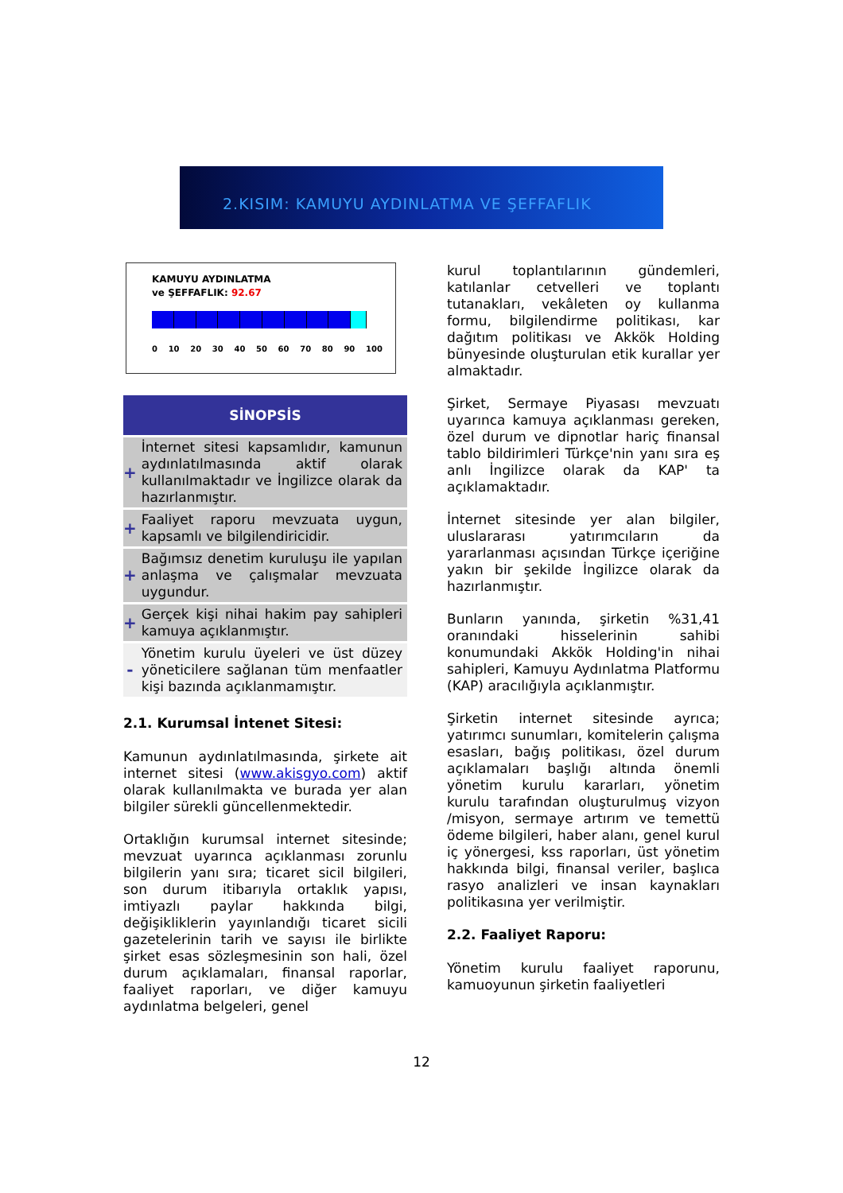2.KISIM: KAMUYU AYDINLATMA VE ŞEFFAFLIK
KAMUYU AYDINLATMA
ve ŞEFFAFLIK: 92.67
0 10 20 30 40 50 60 70 80 90 100
| SİNOPSİS | |
| --- | --- |
| + | İnternet sitesi kapsamlıdır, kamunun aydınlatılmasında aktif olarak kullanılmaktadır ve İngilizce olarak da hazırlanmıştır. |
| + | Faaliyet raporu mevzuata uygun, kapsamlı ve bilgilendiricidir. |
| + | Bağımsız denetim kuruluşu ile yapılan anlaşma ve çalışmalar mevzuata uygundur. |
| + | Gerçek kişi nihai hakim pay sahipleri kamuya açıklanmıştır. |
| - | Yönetim kurulu üyeleri ve üst düzey yöneticilere sağlanan tüm menfaatler kişi bazında açıklanmamıştır. |
2.1. Kurumsal İntenet Sitesi:
Kamunun aydınlatılmasında, şirkete ait internet sitesi (www.akisgyo.com) aktif olarak kullanılmakta ve burada yer alan bilgiler sürekli güncellenmektedir.
Ortaklığın kurumsal internet sitesinde; mevzuat uyarınca açıklanması zorunlu bilgilerin yanı sıra; ticaret sicil bilgileri, son durum itibarıyla ortaklık yapısı, imtiyazlı paylar hakkında bilgi, değişikliklerin yayınlandığı ticaret sicili gazetelerinin tarih ve sayısı ile birlikte şirket esas sözleşmesinin son hali, özel durum açıklamaları, finansal raporlar, faaliyet raporları, ve diğer kamuyu aydınlatma belgeleri, genel
kurul toplantılarının gündemleri, katılanlar cetvelleri ve toplantı tutanakları, vekâleten oy kullanma formu, bilgilendirme politikası, kar dağıtım politikası ve Akkök Holding bünyesinde oluşturulan etik kurallar yer almaktadır.
Şirket, Sermaye Piyasası mevzuatı uyarınca kamuya açıklanması gereken, özel durum ve dipnotlar hariç finansal tablo bildirimleri Türkçe'nin yanı sıra eş anlı İngilizce olarak da KAP' ta açıklamaktadır.
İnternet sitesinde yer alan bilgiler, uluslararası yatırımcıların da yararlanması açısından Türkçe içeriğine yakın bir şekilde İngilizce olarak da hazırlanmıştır.
Bunların yanında, şirketin %31,41 oranındaki hisselerinin sahibi konumundaki Akkök Holding'in nihai sahipleri, Kamuyu Aydınlatma Platformu (KAP) aracılığıyla açıklanmıştır.
Şirketin internet sitesinde ayrıca; yatırımcı sunumları, komitelerin çalışma esasları, bağış politikası, özel durum açıklamaları başlığı altında önemli yönetim kurulu kararları, yönetim kurulu tarafından oluşturulmuş vizyon /misyon, sermaye artırım ve temettü ödeme bilgileri, haber alanı, genel kurul iç yönergesi, kss raporları, üst yönetim hakkında bilgi, finansal veriler, başlıca rasyo analizleri ve insan kaynakları politikasına yer verilmiştir.
2.2. Faaliyet Raporu:
Yönetim kurulu faaliyet raporunu, kamuoyunun şirketin faaliyetleri
12